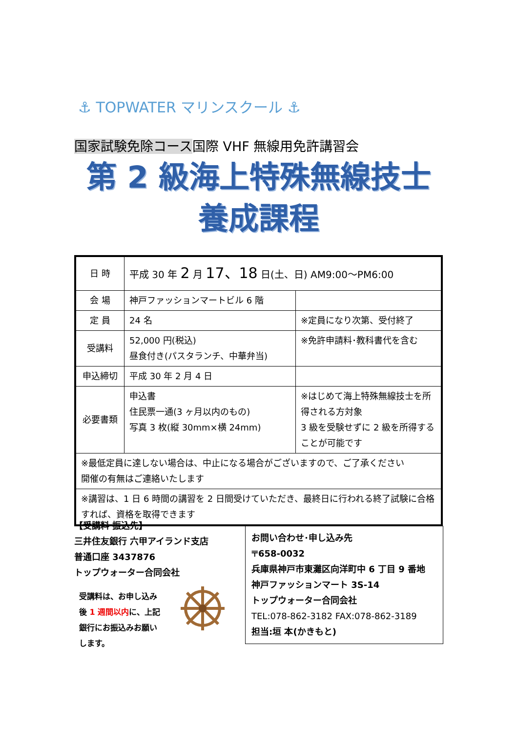⚓ TOPWATER マリンスクール ⚓
国家試験免除コース国際 VHF 無線用免許講習会
第 2 級海上特殊無線技士
養成課程
| 日 時 | 平成 30 年 2 月 17、18 日(土、日) AM9:00〜PM6:00 | |
| 会 場 | 神戸ファッションマートビル 6 階 | |
| 定 員 | 24 名 | ※定員になり次第、受付終了 |
| 受講料 | 52,000 円(税込) 昼食付き(パスタランチ、中華弁当) | ※免許申請料･教科書代を含む |
| 申込締切 | 平成 30 年 2 月 4 日 | |
| 必要書類 | 申込書 住民票一通(3 ヶ月以内のもの) 写真 3 枚(縦 30mm×横 24mm) | ※はじめて海上特殊無線技士を所得される方対象 3 級を受験せずに 2 級を所得することが可能です |
| ※最低定員に達しない場合は、中止になる場合がございますので、ご了承ください 開催の有無はご連絡いたします | | |
| ※講習は、1 日 6 時間の講習を 2 日間受けていただき、最終日に行われる終了試験に合格すれば、資格を取得できます | | |
【受講料 振込先】
三井住友銀行 六甲アイランド支店
普通口座 3437876
トップウォーター合同会社
受講料は、お申し込み後 1 週間以内に、上記銀行にお振込みお願いします。
お問い合わせ･申し込み先
〒658-0032
兵庫県神戸市東灘区向洋町中 6 丁目 9 番地
神戸ファッションマート 3S-14
トップウォーター合同会社
TEL:078-862-3182 FAX:078-862-3189
担当:垣 本(かきもと)